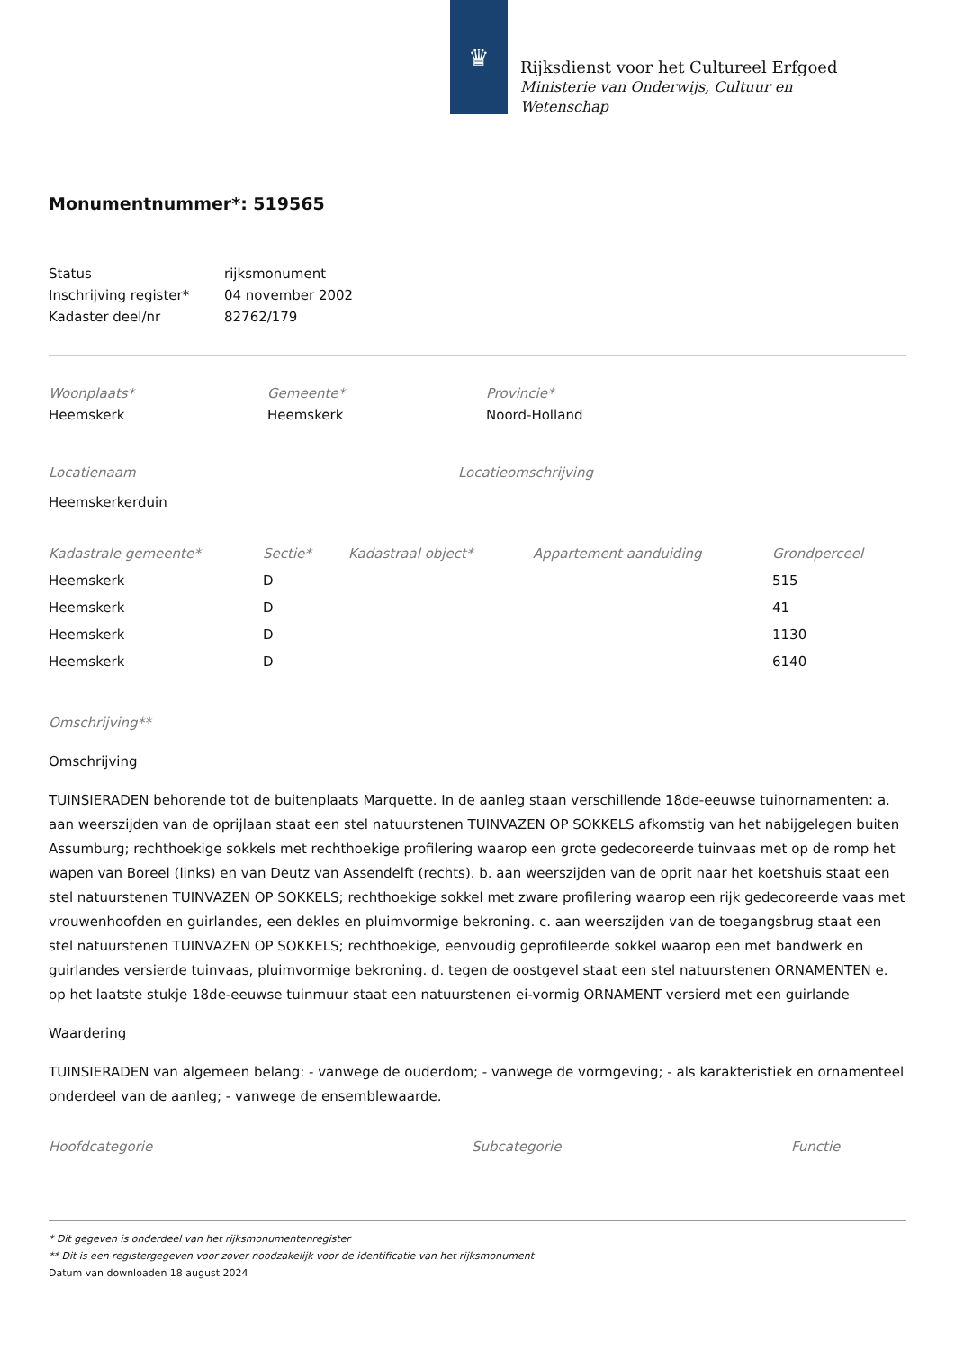♛
Rijksdienst voor het Cultureel Erfgoed
Ministerie van Onderwijs, Cultuur en
Wetenschap
Monumentnummer*: 519565
| Status | rijksmonument |
| Inschrijving register* | 04 november 2002 |
| Kadaster deel/nr | 82762/179 |
| Woonplaats* | Gemeente* | Provincie* |
| --- | --- | --- |
| Heemskerk | Heemskerk | Noord-Holland |
| Locatienaam | Locatieomschrijving |
| --- | --- |
| Heemskerkerduin | |
| Kadastrale gemeente* | Sectie* | Kadastraal object* | Appartement aanduiding | Grondperceel |
| --- | --- | --- | --- | --- |
| Heemskerk | D | | | 515 |
| Heemskerk | D | | | 41 |
| Heemskerk | D | | | 1130 |
| Heemskerk | D | | | 6140 |
Omschrijving**
Omschrijving
TUINSIERADEN behorende tot de buitenplaats Marquette. In de aanleg staan verschillende 18de-eeuwse tuinornamenten: a. aan weerszijden van de oprijlaan staat een stel natuurstenen TUINVAZEN OP SOKKELS afkomstig van het nabijgelegen buiten Assumburg; rechthoekige sokkels met rechthoekige profilering waarop een grote gedecoreerde tuinvaas met op de romp het wapen van Boreel (links) en van Deutz van Assendelft (rechts). b. aan weerszijden van de oprit naar het koetshuis staat een stel natuurstenen TUINVAZEN OP SOKKELS; rechthoekige sokkel met zware profilering waarop een rijk gedecoreerde vaas met vrouwenhoofden en guirlandes, een dekles en pluimvormige bekroning. c. aan weerszijden van de toegangsbrug staat een stel natuurstenen TUINVAZEN OP SOKKELS; rechthoekige, eenvoudig geprofileerde sokkel waarop een met bandwerk en guirlandes versierde tuinvaas, pluimvormige bekroning. d. tegen de oostgevel staat een stel natuurstenen ORNAMENTEN e. op het laatste stukje 18de-eeuwse tuinmuur staat een natuurstenen ei-vormig ORNAMENT versierd met een guirlande
Waardering
TUINSIERADEN van algemeen belang: - vanwege de ouderdom; - vanwege de vormgeving; - als karakteristiek en ornamenteel onderdeel van de aanleg; - vanwege de ensemblewaarde.
| Hoofdcategorie | Subcategorie | Functie |
| --- | --- | --- |
* Dit gegeven is onderdeel van het rijksmonumentenregister
** Dit is een registergegeven voor zover noodzakelijk voor de identificatie van het rijksmonument
Datum van downloaden 18 august 2024